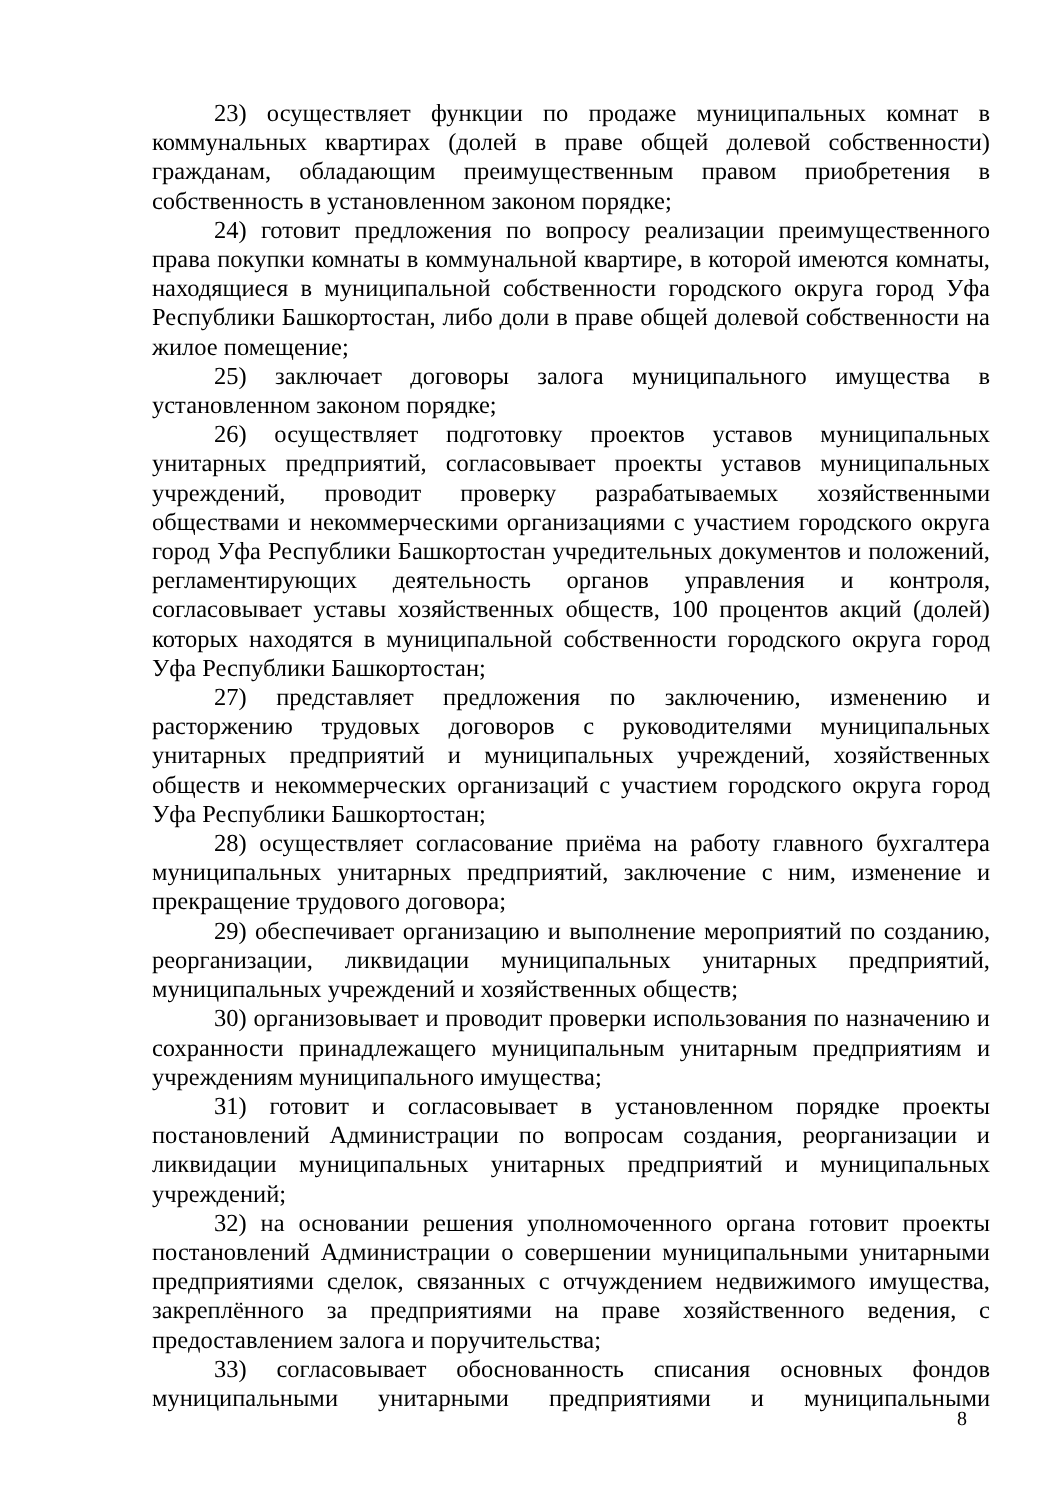23) осуществляет функции по продаже муниципальных комнат в коммунальных квартирах (долей в праве общей долевой собственности) гражданам, обладающим преимущественным правом приобретения в собственность в установленном законом порядке;
24) готовит предложения по вопросу реализации преимущественного права покупки комнаты в коммунальной квартире, в которой имеются комнаты, находящиеся в муниципальной собственности городского округа город Уфа Республики Башкортостан, либо доли в праве общей долевой собственности на жилое помещение;
25) заключает договоры залога муниципального имущества в установленном законом порядке;
26) осуществляет подготовку проектов уставов муниципальных унитарных предприятий, согласовывает проекты уставов муниципальных учреждений, проводит проверку разрабатываемых хозяйственными обществами и некоммерческими организациями с участием городского округа город Уфа Республики Башкортостан учредительных документов и положений, регламентирующих деятельность органов управления и контроля, согласовывает уставы хозяйственных обществ, 100 процентов акций (долей) которых находятся в муниципальной собственности городского округа город Уфа Республики Башкортостан;
27) представляет предложения по заключению, изменению и расторжению трудовых договоров с руководителями муниципальных унитарных предприятий и муниципальных учреждений, хозяйственных обществ и некоммерческих организаций с участием городского округа город Уфа Республики Башкортостан;
28) осуществляет согласование приёма на работу главного бухгалтера муниципальных унитарных предприятий, заключение с ним, изменение и прекращение трудового договора;
29) обеспечивает организацию и выполнение мероприятий по созданию, реорганизации, ликвидации муниципальных унитарных предприятий, муниципальных учреждений и хозяйственных обществ;
30) организовывает и проводит проверки использования по назначению и сохранности принадлежащего муниципальным унитарным предприятиям и учреждениям муниципального имущества;
31) готовит и согласовывает в установленном порядке проекты постановлений Администрации по вопросам создания, реорганизации и ликвидации муниципальных унитарных предприятий и муниципальных учреждений;
32) на основании решения уполномоченного органа готовит проекты постановлений Администрации о совершении муниципальными унитарными предприятиями сделок, связанных с отчуждением недвижимого имущества, закреплённого за предприятиями на праве хозяйственного ведения, с предоставлением залога и поручительства;
33) согласовывает обоснованность списания основных фондов муниципальными унитарными предприятиями и муниципальными
8